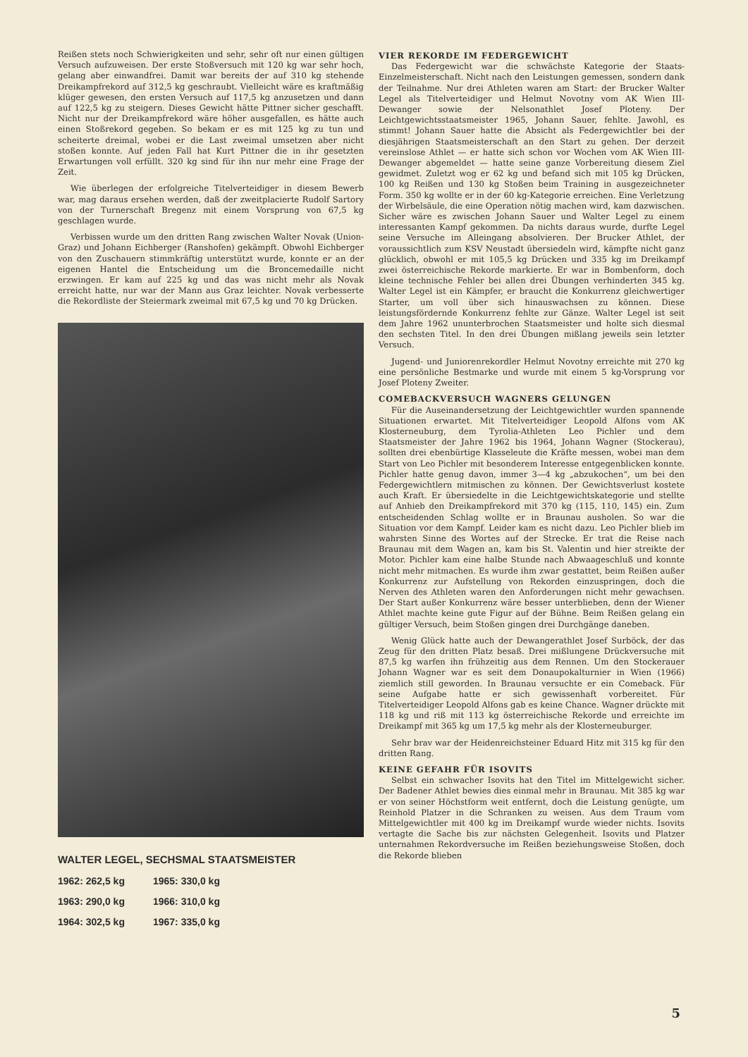Reißen stets noch Schwierigkeiten und sehr, sehr oft nur einen gültigen Versuch aufzuweisen. Der erste Stoßversuch mit 120 kg war sehr hoch, gelang aber einwandfrei. Damit war bereits der auf 310 kg stehende Dreikampfrekord auf 312,5 kg geschraubt. Vielleicht wäre es kraftmäßig klüger gewesen, den ersten Versuch auf 117,5 kg anzusetzen und dann auf 122,5 kg zu steigern. Dieses Gewicht hätte Pittner sicher geschafft. Nicht nur der Dreikampfrekord wäre höher ausgefallen, es hätte auch einen Stoßrekord gegeben. So bekam er es mit 125 kg zu tun und scheiterte dreimal, wobei er die Last zweimal umsetzen aber nicht stoßen konnte. Auf jeden Fall hat Kurt Pittner die in ihr gesetzten Erwartungen voll erfüllt. 320 kg sind für ihn nur mehr eine Frage der Zeit.
Wie überlegen der erfolgreiche Titelverteidiger in diesem Bewerb war, mag daraus ersehen werden, daß der zweitplacierte Rudolf Sartory von der Turnerschaft Bregenz mit einem Vorsprung von 67,5 kg geschlagen wurde.
Verbissen wurde um den dritten Rang zwischen Walter Novak (Union-Graz) und Johann Eichberger (Ranshofen) gekämpft. Obwohl Eichberger von den Zuschauern stimmkräftig unterstützt wurde, konnte er an der eigenen Hantel die Entscheidung um die Broncemedaille nicht erzwingen. Er kam auf 225 kg und das was nicht mehr als Novak erreicht hatte, nur war der Mann aus Graz leichter. Novak verbesserte die Rekordliste der Steiermark zweimal mit 67,5 kg und 70 kg Drücken.
WALTER LEGEL, SECHSMAL STAATSMEISTER
| 1962: 262,5 kg | 1965: 330,0 kg |
| 1963: 290,0 kg | 1966: 310,0 kg |
| 1964: 302,5 kg | 1967: 335,0 kg |
VIER REKORDE IM FEDERGEWICHT
Das Federgewicht war die schwächste Kategorie der Staats-Einzelmeisterschaft. Nicht nach den Leistungen gemessen, sondern dank der Teilnahme. Nur drei Athleten waren am Start: der Brucker Walter Legel als Titelverteidiger und Helmut Novotny vom AK Wien III-Dewanger sowie der Nelsonathlet Josef Ploteny. Der Leichtgewichtsstaatsmeister 1965, Johann Sauer, fehlte. Jawohl, es stimmt! Johann Sauer hatte die Absicht als Federgewichtler bei der diesjährigen Staatsmeisterschaft an den Start zu gehen. Der derzeit vereinslose Athlet — er hatte sich schon vor Wochen vom AK Wien III-Dewanger abgemeldet — hatte seine ganze Vorbereitung diesem Ziel gewidmet. Zuletzt wog er 62 kg und befand sich mit 105 kg Drücken, 100 kg Reißen und 130 kg Stoßen beim Training in ausgezeichneter Form. 350 kg wollte er in der 60 kg-Kategorie erreichen. Eine Verletzung der Wirbelsäule, die eine Operation nötig machen wird, kam dazwischen. Sicher wäre es zwischen Johann Sauer und Walter Legel zu einem interessanten Kampf gekommen. Da nichts daraus wurde, durfte Legel seine Versuche im Alleingang absolvieren. Der Brucker Athlet, der voraussichtlich zum KSV Neustadt übersiedeln wird, kämpfte nicht ganz glücklich, obwohl er mit 105,5 kg Drücken und 335 kg im Dreikampf zwei österreichische Rekorde markierte. Er war in Bombenform, doch kleine technische Fehler bei allen drei Übungen verhinderten 345 kg. Walter Legel ist ein Kämpfer, er braucht die Konkurrenz gleichwertiger Starter, um voll über sich hinauswachsen zu können. Diese leistungsfördernde Konkurrenz fehlte zur Gänze. Walter Legel ist seit dem Jahre 1962 ununterbrochen Staatsmeister und holte sich diesmal den sechsten Titel. In den drei Übungen mißlang jeweils sein letzter Versuch.
Jugend- und Juniorenrekordler Helmut Novotny erreichte mit 270 kg eine persönliche Bestmarke und wurde mit einem 5 kg-Vorsprung vor Josef Ploteny Zweiter.
COMEBACKVERSUCH WAGNERS GELUNGEN
Für die Auseinandersetzung der Leichtgewichtler wurden spannende Situationen erwartet. Mit Titelverteidiger Leopold Alfons vom AK Klosterneuburg, dem Tyrolia-Athleten Leo Pichler und dem Staatsmeister der Jahre 1962 bis 1964, Johann Wagner (Stockerau), sollten drei ebenbürtige Klasseleute die Kräfte messen, wobei man dem Start von Leo Pichler mit besonderem Interesse entgegenblicken konnte. Pichler hatte genug davon, immer 3—4 kg „abzukochen“, um bei den Federgewichtlern mitmischen zu können. Der Gewichtsverlust kostete auch Kraft. Er übersiedelte in die Leichtgewichtskategorie und stellte auf Anhieb den Dreikampfrekord mit 370 kg (115, 110, 145) ein. Zum entscheidenden Schlag wollte er in Braunau ausholen. So war die Situation vor dem Kampf. Leider kam es nicht dazu. Leo Pichler blieb im wahrsten Sinne des Wortes auf der Strecke. Er trat die Reise nach Braunau mit dem Wagen an, kam bis St. Valentin und hier streikte der Motor. Pichler kam eine halbe Stunde nach Abwaageschluß und konnte nicht mehr mitmachen. Es wurde ihm zwar gestattet, beim Reißen außer Konkurrenz zur Aufstellung von Rekorden einzuspringen, doch die Nerven des Athleten waren den Anforderungen nicht mehr gewachsen. Der Start außer Konkurrenz wäre besser unterblieben, denn der Wiener Athlet machte keine gute Figur auf der Bühne. Beim Reißen gelang ein gültiger Versuch, beim Stoßen gingen drei Durchgänge daneben.
Wenig Glück hatte auch der Dewangerathlet Josef Surböck, der das Zeug für den dritten Platz besaß. Drei mißlungene Drückversuche mit 87,5 kg warfen ihn frühzeitig aus dem Rennen. Um den Stockerauer Johann Wagner war es seit dem Donaupokalturnier in Wien (1966) ziemlich still geworden. In Braunau versuchte er ein Comeback. Für seine Aufgabe hatte er sich gewissenhaft vorbereitet. Für Titelverteidiger Leopold Alfons gab es keine Chance. Wagner drückte mit 118 kg und riß mit 113 kg österreichische Rekorde und erreichte im Dreikampf mit 365 kg um 17,5 kg mehr als der Klosterneuburger.
Sehr brav war der Heidenreichsteiner Eduard Hitz mit 315 kg für den dritten Rang.
KEINE GEFAHR FÜR ISOVITS
Selbst ein schwacher Isovits hat den Titel im Mittelgewicht sicher. Der Badener Athlet bewies dies einmal mehr in Braunau. Mit 385 kg war er von seiner Höchstform weit entfernt, doch die Leistung genügte, um Reinhold Platzer in die Schranken zu weisen. Aus dem Traum vom Mittelgewichtler mit 400 kg im Dreikampf wurde wieder nichts. Isovits vertagte die Sache bis zur nächsten Gelegenheit. Isovits und Platzer unternahmen Rekordversuche im Reißen beziehungsweise Stoßen, doch die Rekorde blieben
5